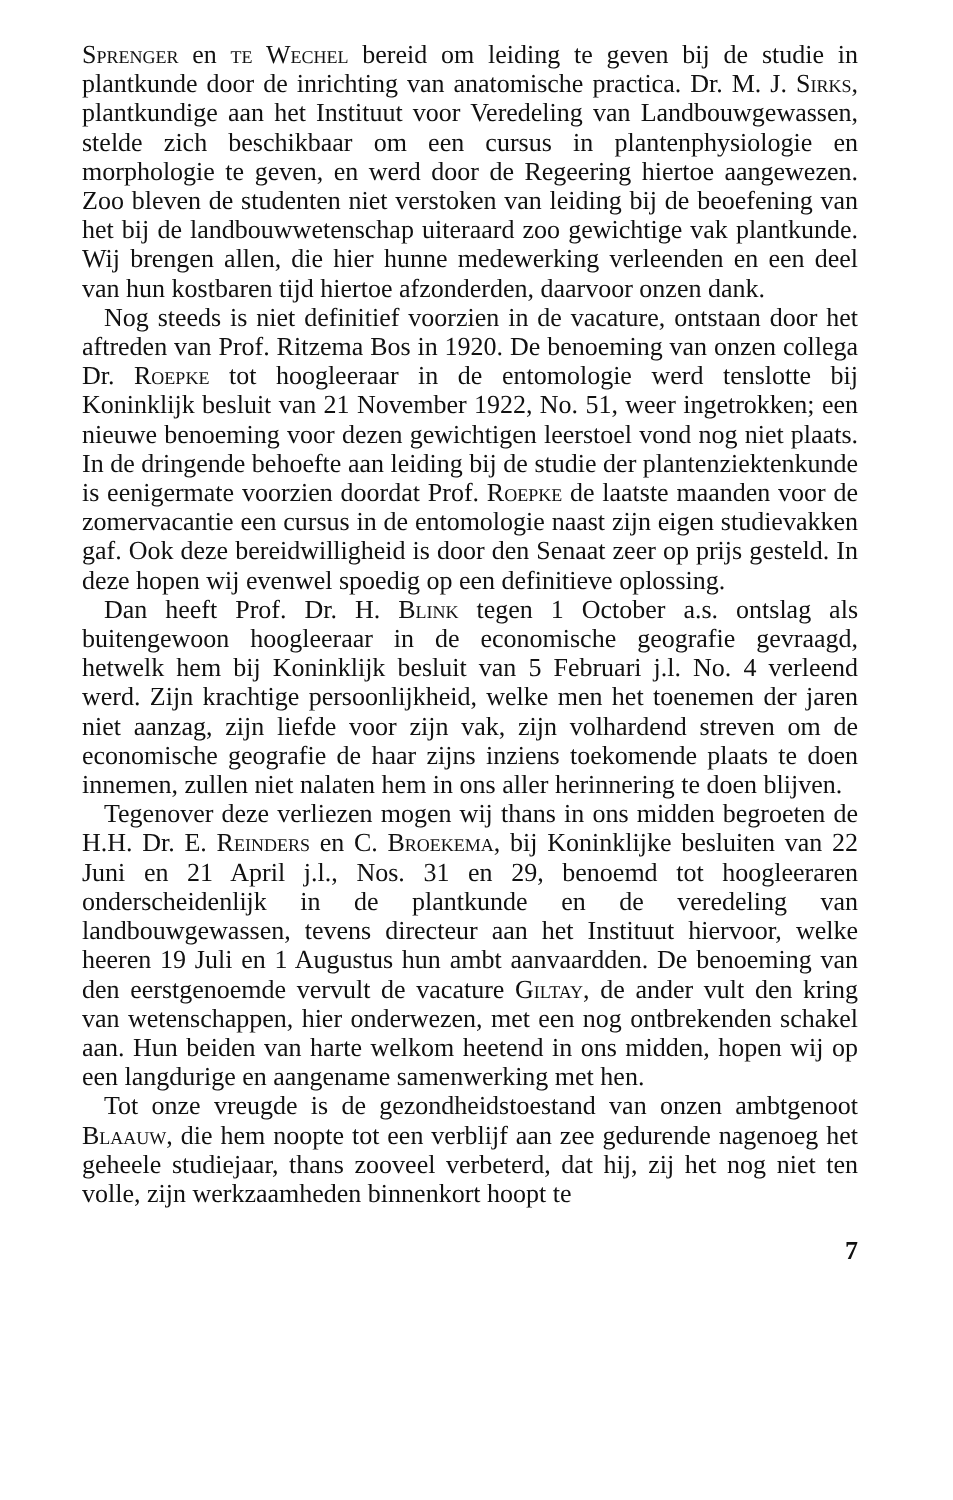Sprenger en te Wechel bereid om leiding te geven bij de studie in plantkunde door de inrichting van anatomische practica. Dr. M. J. Sirks, plantkundige aan het Instituut voor Veredeling van Landbouwgewassen, stelde zich beschikbaar om een cursus in plantenphysiologie en morphologie te geven, en werd door de Regeering hiertoe aangewezen. Zoo bleven de studenten niet verstoken van leiding bij de beoefening van het bij de landbouwwetenschap uiteraard zoo gewichtige vak plantkunde. Wij brengen allen, die hier hunne medewerking verleenden en een deel van hun kostbaren tijd hiertoe afzonderden, daarvoor onzen dank.
Nog steeds is niet definitief voorzien in de vacature, ontstaan door het aftreden van Prof. Ritzema Bos in 1920. De benoeming van onzen collega Dr. Roepke tot hoogleeraar in de entomologie werd tenslotte bij Koninklijk besluit van 21 November 1922, No. 51, weer ingetrokken; een nieuwe benoeming voor dezen gewichtigen leerstoel vond nog niet plaats. In de dringende behoefte aan leiding bij de studie der plantenziektenkunde is eenigermate voorzien doordat Prof. Roepke de laatste maanden voor de zomervacantie een cursus in de entomologie naast zijn eigen studievakken gaf. Ook deze bereidwilligheid is door den Senaat zeer op prijs gesteld. In deze hopen wij evenwel spoedig op een definitieve oplossing.
Dan heeft Prof. Dr. H. Blink tegen 1 October a.s. ontslag als buitengewoon hoogleeraar in de economische geografie gevraagd, hetwelk hem bij Koninklijk besluit van 5 Februari j.l. No. 4 verleend werd. Zijn krachtige persoonlijkheid, welke men het toenemen der jaren niet aanzag, zijn liefde voor zijn vak, zijn volhardend streven om de economische geografie de haar zijns inziens toekomende plaats te doen innemen, zullen niet nalaten hem in ons aller herinnering te doen blijven.
Tegenover deze verliezen mogen wij thans in ons midden begroeten de H.H. Dr. E. Reinders en C. Broekema, bij Koninklijke besluiten van 22 Juni en 21 April j.l., Nos. 31 en 29, benoemd tot hoogleeraren onderscheidenlijk in de plantkunde en de veredeling van landbouwgewassen, tevens directeur aan het Instituut hiervoor, welke heeren 19 Juli en 1 Augustus hun ambt aanvaardden. De benoeming van den eerstgenoemde vervult de vacature Giltay, de ander vult den kring van wetenschappen, hier onderwezen, met een nog ontbrekenden schakel aan. Hun beiden van harte welkom heetend in ons midden, hopen wij op een langdurige en aangename samenwerking met hen.
Tot onze vreugde is de gezondheidstoestand van onzen ambtgenoot Blaauw, die hem noopte tot een verblijf aan zee gedurende nagenoeg het geheele studiejaar, thans zooveel verbeterd, dat hij, zij het nog niet ten volle, zijn werkzaamheden binnenkort hoopt te
7